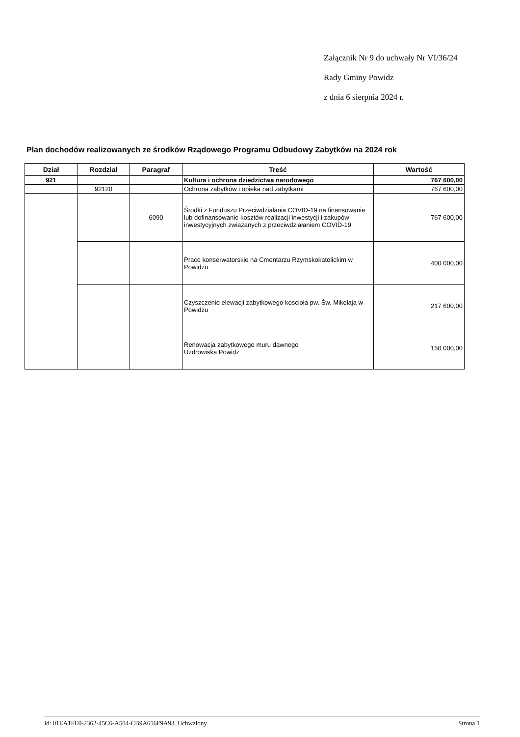Załącznik Nr 9 do uchwały Nr VI/36/24
Rady Gminy Powidz
z dnia 6 sierpnia 2024 r.
Plan dochodów realizowanych ze środków Rządowego Programu Odbudowy Zabytków na 2024 rok
| Dział | Rozdział | Paragraf | Treść | Wartość |
| --- | --- | --- | --- | --- |
| 921 | | | Kultura i ochrona dziedzictwa narodowego | 767 600,00 |
| | 92120 | | Ochrona zabytków i opieka nad zabytkami | 767 600,00 |
| | | 6090 | Środki z Funduszu Przeciwdziałania COVID-19 na finansowanie lub dofinansowanie kosztów realizacji inwestycji i zakupów inwestycyjnych zwiazanych z przeciwdziałaniem COVID-19 | 767 600,00 |
| | | | Prace konserwatorskie na Cmentarzu Rzymskokatolickim w Powidzu | 400 000,00 |
| | | | Czyszczenie elewacji zabytkowego koscioła pw. Św. Mikołaja w Powidzu | 217 600,00 |
| | | | Renowacja zabytkowego muru dawnego Uzdrowiska Powidz | 150 000,00 |
Id: 01EA1FE0-2362-45C6-A504-CB9A656F9A93. Uchwalony Strona 1